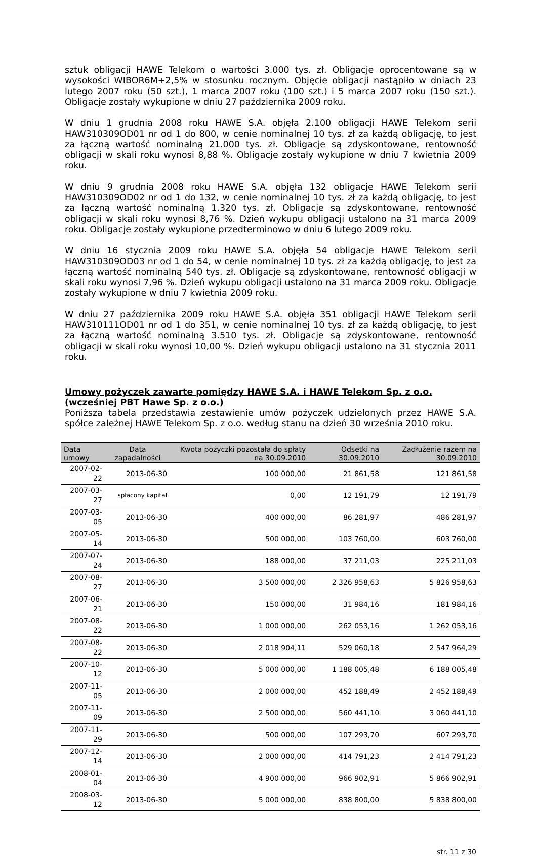sztuk obligacji HAWE Telekom o wartości 3.000 tys. zł. Obligacje oprocentowane są w wysokości WIBOR6M+2,5% w stosunku rocznym. Objęcie obligacji nastąpiło w dniach 23 lutego 2007 roku (50 szt.), 1 marca 2007 roku (100 szt.) i 5 marca 2007 roku (150 szt.). Obligacje zostały wykupione w dniu 27 października 2009 roku.
W dniu 1 grudnia 2008 roku HAWE S.A. objęła 2.100 obligacji HAWE Telekom serii HAW310309OD01 nr od 1 do 800, w cenie nominalnej 10 tys. zł za każdą obligację, to jest za łączną wartość nominalną 21.000 tys. zł. Obligacje są zdyskontowane, rentowność obligacji w skali roku wynosi 8,88 %. Obligacje zostały wykupione w dniu 7 kwietnia 2009 roku.
W dniu 9 grudnia 2008 roku HAWE S.A. objęła 132 obligacje HAWE Telekom serii HAW310309OD02 nr od 1 do 132, w cenie nominalnej 10 tys. zł za każdą obligację, to jest za łączną wartość nominalną 1.320 tys. zł. Obligacje są zdyskontowane, rentowność obligacji w skali roku wynosi 8,76 %. Dzień wykupu obligacji ustalono na 31 marca 2009 roku. Obligacje zostały wykupione przedterminowo w dniu 6 lutego 2009 roku.
W dniu 16 stycznia 2009 roku HAWE S.A. objęła 54 obligacje HAWE Telekom serii HAW310309OD03 nr od 1 do 54, w cenie nominalnej 10 tys. zł za każdą obligację, to jest za łączną wartość nominalną 540 tys. zł. Obligacje są zdyskontowane, rentowność obligacji w skali roku wynosi 7,96 %. Dzień wykupu obligacji ustalono na 31 marca 2009 roku. Obligacje zostały wykupione w dniu 7 kwietnia 2009 roku.
W dniu 27 października 2009 roku HAWE S.A. objęła 351 obligacji HAWE Telekom serii HAW310111OD01 nr od 1 do 351, w cenie nominalnej 10 tys. zł za każdą obligację, to jest za łączną wartość nominalną 3.510 tys. zł. Obligacje są zdyskontowane, rentowność obligacji w skali roku wynosi 10,00 %. Dzień wykupu obligacji ustalono na 31 stycznia 2011 roku.
Umowy pożyczek zawarte pomiędzy HAWE S.A. i HAWE Telekom Sp. z o.o. (wcześniej PBT Hawe Sp. z o.o.)
Poniższa tabela przedstawia zestawienie umów pożyczek udzielonych przez HAWE S.A. spółce zależnej HAWE Telekom Sp. z o.o. według stanu na dzień 30 września 2010 roku.
| Data umowy | Data zapadalności | Kwota pożyczki pozostała do spłaty na 30.09.2010 | Odsetki na 30.09.2010 | Zadłużenie razem na 30.09.2010 |
| --- | --- | --- | --- | --- |
| 2007-02-22 | 2013-06-30 | 100 000,00 | 21 861,58 | 121 861,58 |
| 2007-03-27 | spłacony kapitał | 0,00 | 12 191,79 | 12 191,79 |
| 2007-03-05 | 2013-06-30 | 400 000,00 | 86 281,97 | 486 281,97 |
| 2007-05-14 | 2013-06-30 | 500 000,00 | 103 760,00 | 603 760,00 |
| 2007-07-24 | 2013-06-30 | 188 000,00 | 37 211,03 | 225 211,03 |
| 2007-08-27 | 2013-06-30 | 3 500 000,00 | 2 326 958,63 | 5 826 958,63 |
| 2007-06-21 | 2013-06-30 | 150 000,00 | 31 984,16 | 181 984,16 |
| 2007-08-22 | 2013-06-30 | 1 000 000,00 | 262 053,16 | 1 262 053,16 |
| 2007-08-22 | 2013-06-30 | 2 018 904,11 | 529 060,18 | 2 547 964,29 |
| 2007-10-12 | 2013-06-30 | 5 000 000,00 | 1 188 005,48 | 6 188 005,48 |
| 2007-11-05 | 2013-06-30 | 2 000 000,00 | 452 188,49 | 2 452 188,49 |
| 2007-11-09 | 2013-06-30 | 2 500 000,00 | 560 441,10 | 3 060 441,10 |
| 2007-11-29 | 2013-06-30 | 500 000,00 | 107 293,70 | 607 293,70 |
| 2007-12-14 | 2013-06-30 | 2 000 000,00 | 414 791,23 | 2 414 791,23 |
| 2008-01-04 | 2013-06-30 | 4 900 000,00 | 966 902,91 | 5 866 902,91 |
| 2008-03-12 | 2013-06-30 | 5 000 000,00 | 838 800,00 | 5 838 800,00 |
str. 11 z 30